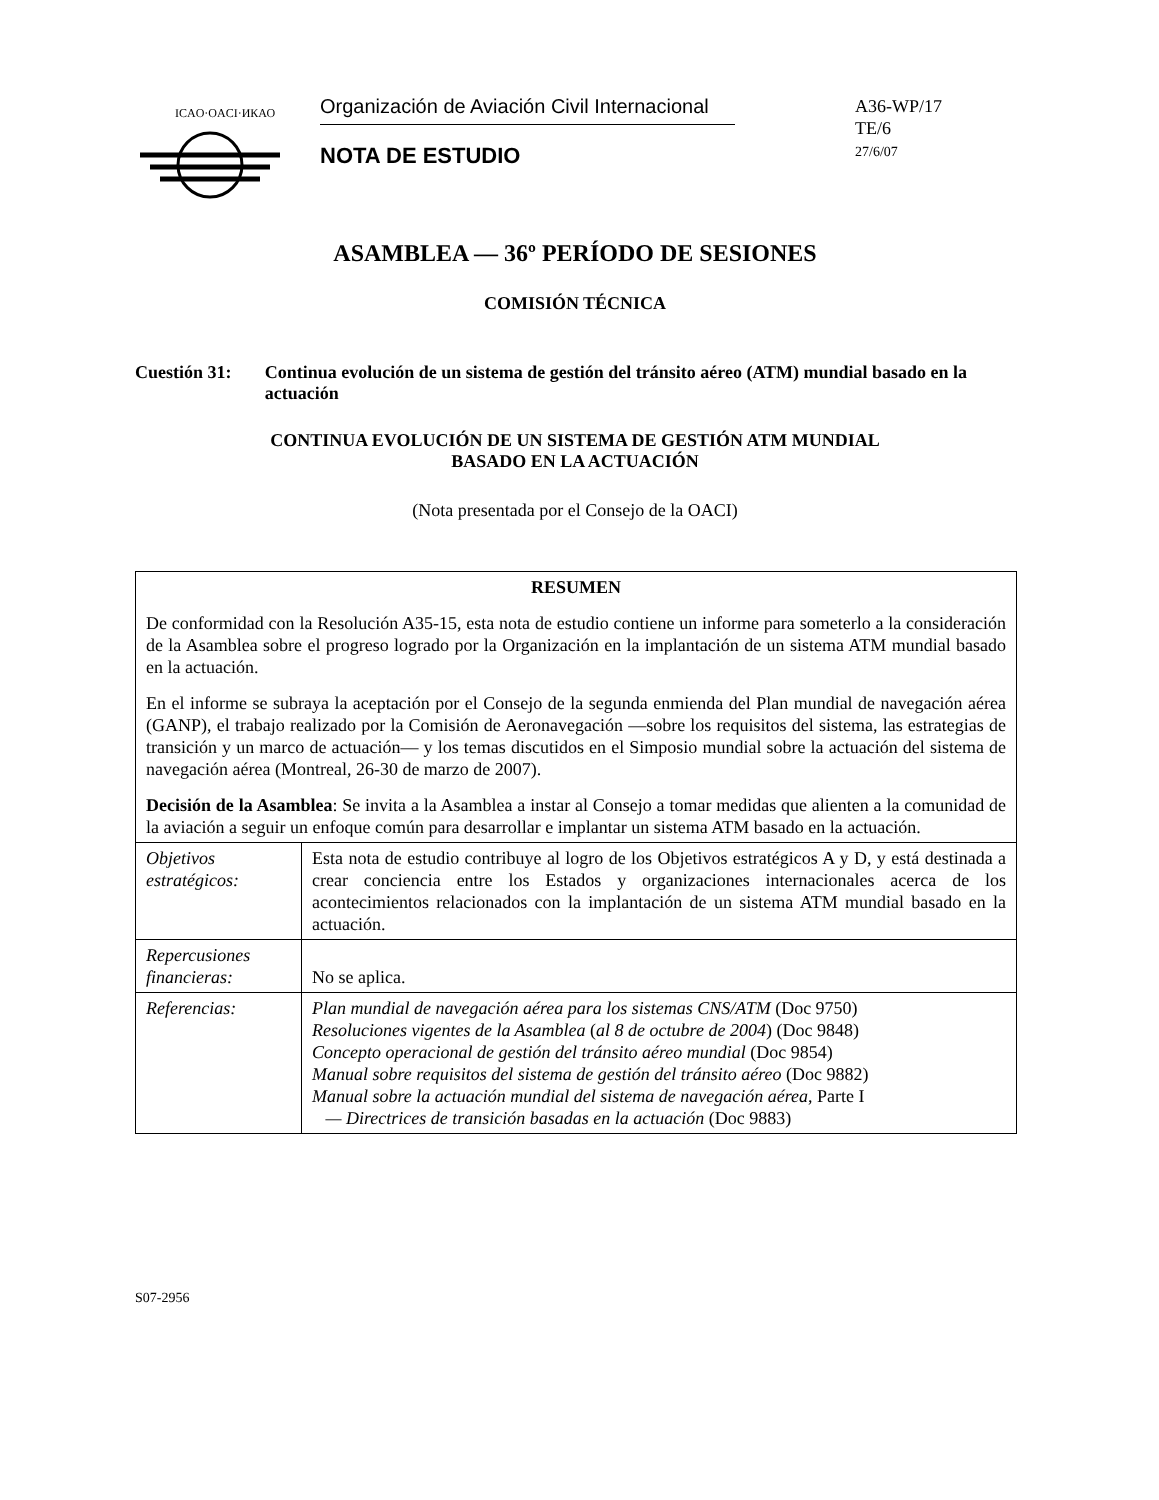ICAO·OACI·ИКАО
Organización de Aviación Civil Internacional
NOTA DE ESTUDIO
A36-WP/17
TE/6
27/6/07
ASAMBLEA — 36º PERÍODO DE SESIONES
COMISIÓN TÉCNICA
Cuestión 31: Continua evolución de un sistema de gestión del tránsito aéreo (ATM) mundial basado en la actuación
CONTINUA EVOLUCIÓN DE UN SISTEMA DE GESTIÓN ATM MUNDIAL
BASADO EN LA ACTUACIÓN
(Nota presentada por el Consejo de la OACI)
| RESUMEN De conformidad con la Resolución A35-15, esta nota de estudio contiene un informe para someterlo a la consideración de la Asamblea sobre el progreso logrado por la Organización en la implantación de un sistema ATM mundial basado en la actuación. En el informe se subraya la aceptación por el Consejo de la segunda enmienda del Plan mundial de navegación aérea (GANP), el trabajo realizado por la Comisión de Aeronavegación —sobre los requisitos del sistema, las estrategias de transición y un marco de actuación— y los temas discutidos en el Simposio mundial sobre la actuación del sistema de navegación aérea (Montreal, 26-30 de marzo de 2007). Decisión de la Asamblea : Se invita a la Asamblea a instar al Consejo a tomar medidas que alienten a la comunidad de la aviación a seguir un enfoque común para desarrollar e implantar un sistema ATM basado en la actuación. | |
| Objetivos estratégicos: | Esta nota de estudio contribuye al logro de los Objetivos estratégicos A y D, y está destinada a crear conciencia entre los Estados y organizaciones internacionales acerca de los acontecimientos relacionados con la implantación de un sistema ATM mundial basado en la actuación. |
| Repercusiones financieras: | No se aplica. |
| Referencias: | Plan mundial de navegación aérea para los sistemas CNS/ATM (Doc 9750) Resoluciones vigentes de la Asamblea ( al 8 de octubre de 2004 ) (Doc 9848) Concepto operacional de gestión del tránsito aéreo mundial (Doc 9854) Manual sobre requisitos del sistema de gestión del tránsito aéreo (Doc 9882) Manual sobre la actuación mundial del sistema de navegación aérea , Parte I — Directrices de transición basadas en la actuación (Doc 9883) |
S07-2956